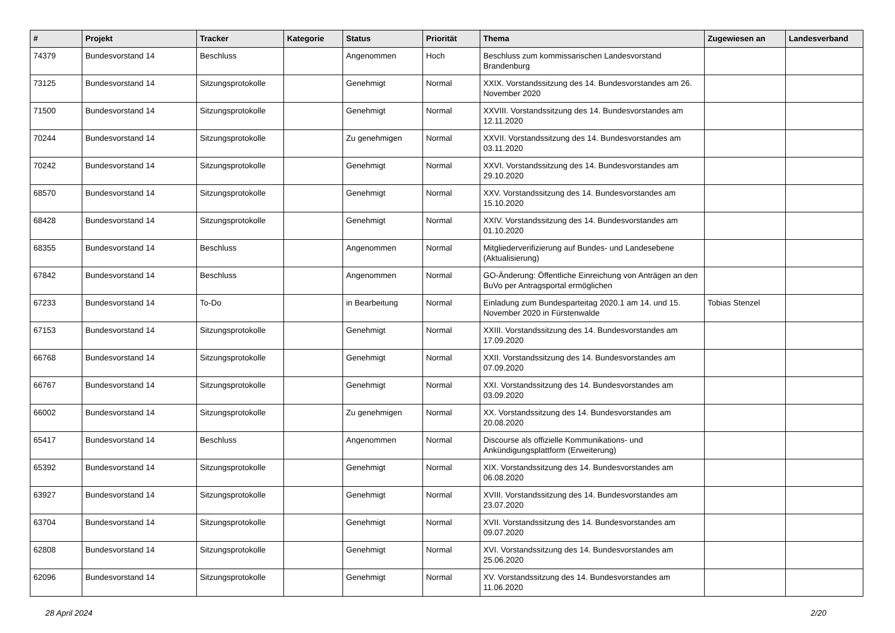| # | Projekt | Tracker | Kategorie | Status | Priorität | Thema | Zugewiesen an | Landesverband |
| --- | --- | --- | --- | --- | --- | --- | --- | --- |
| 74379 | Bundesvorstand 14 | Beschluss | | Angenommen | Hoch | Beschluss zum kommissarischen Landesvorstand Brandenburg | | |
| 73125 | Bundesvorstand 14 | Sitzungsprotokolle | | Genehmigt | Normal | XXIX. Vorstandssitzung des 14. Bundesvorstandes am 26. November 2020 | | |
| 71500 | Bundesvorstand 14 | Sitzungsprotokolle | | Genehmigt | Normal | XXVIII. Vorstandssitzung des 14. Bundesvorstandes am 12.11.2020 | | |
| 70244 | Bundesvorstand 14 | Sitzungsprotokolle | | Zu genehmigen | Normal | XXVII. Vorstandssitzung des 14. Bundesvorstandes am 03.11.2020 | | |
| 70242 | Bundesvorstand 14 | Sitzungsprotokolle | | Genehmigt | Normal | XXVI. Vorstandssitzung des 14. Bundesvorstandes am 29.10.2020 | | |
| 68570 | Bundesvorstand 14 | Sitzungsprotokolle | | Genehmigt | Normal | XXV. Vorstandssitzung des 14. Bundesvorstandes am 15.10.2020 | | |
| 68428 | Bundesvorstand 14 | Sitzungsprotokolle | | Genehmigt | Normal | XXIV. Vorstandssitzung des 14. Bundesvorstandes am 01.10.2020 | | |
| 68355 | Bundesvorstand 14 | Beschluss | | Angenommen | Normal | Mitgliederverifizierung auf Bundes- und Landesebene (Aktualisierung) | | |
| 67842 | Bundesvorstand 14 | Beschluss | | Angenommen | Normal | GO-Änderung: Öffentliche Einreichung von Anträgen an den BuVo per Antragsportal ermöglichen | | |
| 67233 | Bundesvorstand 14 | To-Do | | in Bearbeitung | Normal | Einladung zum Bundesparteitag 2020.1 am 14. und 15. November 2020 in Fürstenwalde | Tobias Stenzel | |
| 67153 | Bundesvorstand 14 | Sitzungsprotokolle | | Genehmigt | Normal | XXIII. Vorstandssitzung des 14. Bundesvorstandes am 17.09.2020 | | |
| 66768 | Bundesvorstand 14 | Sitzungsprotokolle | | Genehmigt | Normal | XXII. Vorstandssitzung des 14. Bundesvorstandes am 07.09.2020 | | |
| 66767 | Bundesvorstand 14 | Sitzungsprotokolle | | Genehmigt | Normal | XXI. Vorstandssitzung des 14. Bundesvorstandes am 03.09.2020 | | |
| 66002 | Bundesvorstand 14 | Sitzungsprotokolle | | Zu genehmigen | Normal | XX. Vorstandssitzung des 14. Bundesvorstandes am 20.08.2020 | | |
| 65417 | Bundesvorstand 14 | Beschluss | | Angenommen | Normal | Discourse als offizielle Kommunikations- und Ankündigungsplattform (Erweiterung) | | |
| 65392 | Bundesvorstand 14 | Sitzungsprotokolle | | Genehmigt | Normal | XIX. Vorstandssitzung des 14. Bundesvorstandes am 06.08.2020 | | |
| 63927 | Bundesvorstand 14 | Sitzungsprotokolle | | Genehmigt | Normal | XVIII. Vorstandssitzung des 14. Bundesvorstandes am 23.07.2020 | | |
| 63704 | Bundesvorstand 14 | Sitzungsprotokolle | | Genehmigt | Normal | XVII. Vorstandssitzung des 14. Bundesvorstandes am 09.07.2020 | | |
| 62808 | Bundesvorstand 14 | Sitzungsprotokolle | | Genehmigt | Normal | XVI. Vorstandssitzung des 14. Bundesvorstandes am 25.06.2020 | | |
| 62096 | Bundesvorstand 14 | Sitzungsprotokolle | | Genehmigt | Normal | XV. Vorstandssitzung des 14. Bundesvorstandes am 11.06.2020 | | |
28 April 2024 2/20